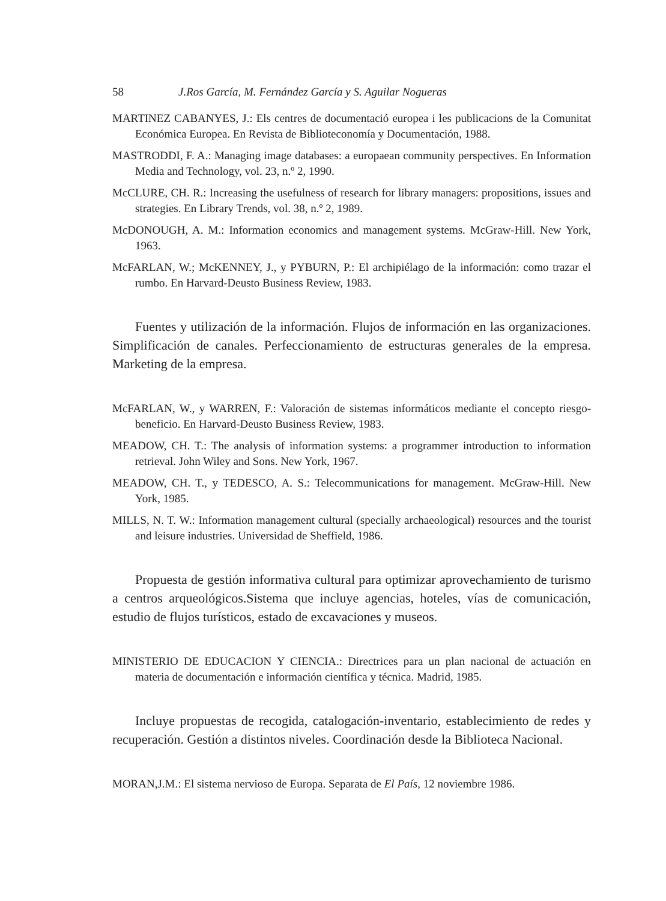58 J.Ros García, M. Fernández García y S. Aguilar Nogueras
MARTINEZ CABANYES, J.: Els centres de documentació europea i les publicacions de la Comunitat Económica Europea. En Revista de Biblioteconomía y Documentación, 1988.
MASTRODDI, F. A.: Managing image databases: a europaean community perspectives. En Information Media and Technology, vol. 23, n.º 2, 1990.
McCLURE, CH. R.: Increasing the usefulness of research for library managers: propositions, issues and strategies. En Library Trends, vol. 38, n.º 2, 1989.
McDONOUGH, A. M.: Information economics and management systems. McGraw-Hill. New York, 1963.
McFARLAN, W.; McKENNEY, J., y PYBURN, P.: El archipiélago de la información: como trazar el rumbo. En Harvard-Deusto Business Review, 1983.
Fuentes y utilización de la información. Flujos de información en las organizaciones. Simplificación de canales. Perfeccionamiento de estructuras generales de la empresa. Marketing de la empresa.
McFARLAN, W., y WARREN, F.: Valoración de sistemas informáticos mediante el concepto riesgo-beneficio. En Harvard-Deusto Business Review, 1983.
MEADOW, CH. T.: The analysis of information systems: a programmer introduction to information retrieval. John Wiley and Sons. New York, 1967.
MEADOW, CH. T., y TEDESCO, A. S.: Telecommunications for management. McGraw-Hill. New York, 1985.
MILLS, N. T. W.: Information management cultural (specially archaeological) resources and the tourist and leisure industries. Universidad de Sheffield, 1986.
Propuesta de gestión informativa cultural para optimizar aprovechamiento de turismo a centros arqueológicos.Sistema que incluye agencias, hoteles, vías de comunicación, estudio de flujos turísticos, estado de excavaciones y museos.
MINISTERIO DE EDUCACION Y CIENCIA.: Directrices para un plan nacional de actuación en materia de documentación e información científica y técnica. Madrid, 1985.
Incluye propuestas de recogida, catalogación-inventario, establecimiento de redes y recuperación. Gestión a distintos niveles. Coordinación desde la Biblioteca Nacional.
MORAN,J.M.: El sistema nervioso de Europa. Separata de El País, 12 noviembre 1986.